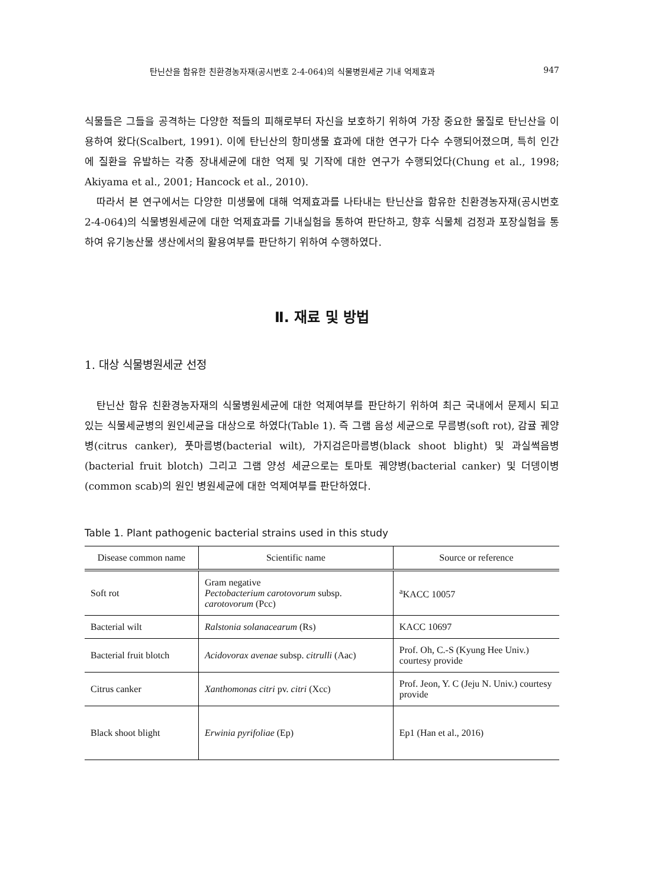탄닌산을 함유한 친환경농자재(공시번호 2-4-064)의 식물병원세균 기내 억제효과 947
식물들은 그들을 공격하는 다양한 적들의 피해로부터 자신을 보호하기 위하여 가장 중요한 물질로 탄닌산을 이용하여 왔다(Scalbert, 1991). 이에 탄닌산의 항미생물 효과에 대한 연구가 다수 수행되어졌으며, 특히 인간에 질환을 유발하는 각종 장내세균에 대한 억제 및 기작에 대한 연구가 수행되었다(Chung et al., 1998; Akiyama et al., 2001; Hancock et al., 2010).
따라서 본 연구에서는 다양한 미생물에 대해 억제효과를 나타내는 탄닌산을 함유한 친환경농자재(공시번호 2-4-064)의 식물병원세균에 대한 억제효과를 기내실험을 통하여 판단하고, 향후 식물체 검정과 포장실험을 통하여 유기농산물 생산에서의 활용여부를 판단하기 위하여 수행하였다.
Ⅱ. 재료 및 방법
1. 대상 식물병원세균 선정
탄닌산 함유 친환경농자재의 식물병원세균에 대한 억제여부를 판단하기 위하여 최근 국내에서 문제시 되고 있는 식물세균병의 원인세균을 대상으로 하였다(Table 1). 즉 그램 음성 세균으로 무름병(soft rot), 감귤 궤양병(citrus canker), 풋마름병(bacterial wilt), 가지검은마름병(black shoot blight) 및 과실썩음병(bacterial fruit blotch) 그리고 그램 양성 세균으로는 토마토 궤양병(bacterial canker) 및 더뎅이병(common scab)의 원인 병원세균에 대한 억제여부를 판단하였다.
Table 1. Plant pathogenic bacterial strains used in this study
| Disease common name | Scientific name | Source or reference |
| --- | --- | --- |
| Soft rot | Gram negative Pectobacterium carotovorum subsp. carotovorum (Pcc) | <sup>a</sup> KACC 10057 |
| Bacterial wilt | Ralstonia solanacearum (Rs) | KACC 10697 |
| Bacterial fruit blotch | Acidovorax avenae subsp. citrulli (Aac) | Prof. Oh, C.-S (Kyung Hee Univ.) courtesy provide |
| Citrus canker | Xanthomonas citri pv. citri (Xcc) | Prof. Jeon, Y. C (Jeju N. Univ.) courtesy provide |
| Black shoot blight | Erwinia pyrifoliae (Ep) | Ep1 (Han et al., 2016) |